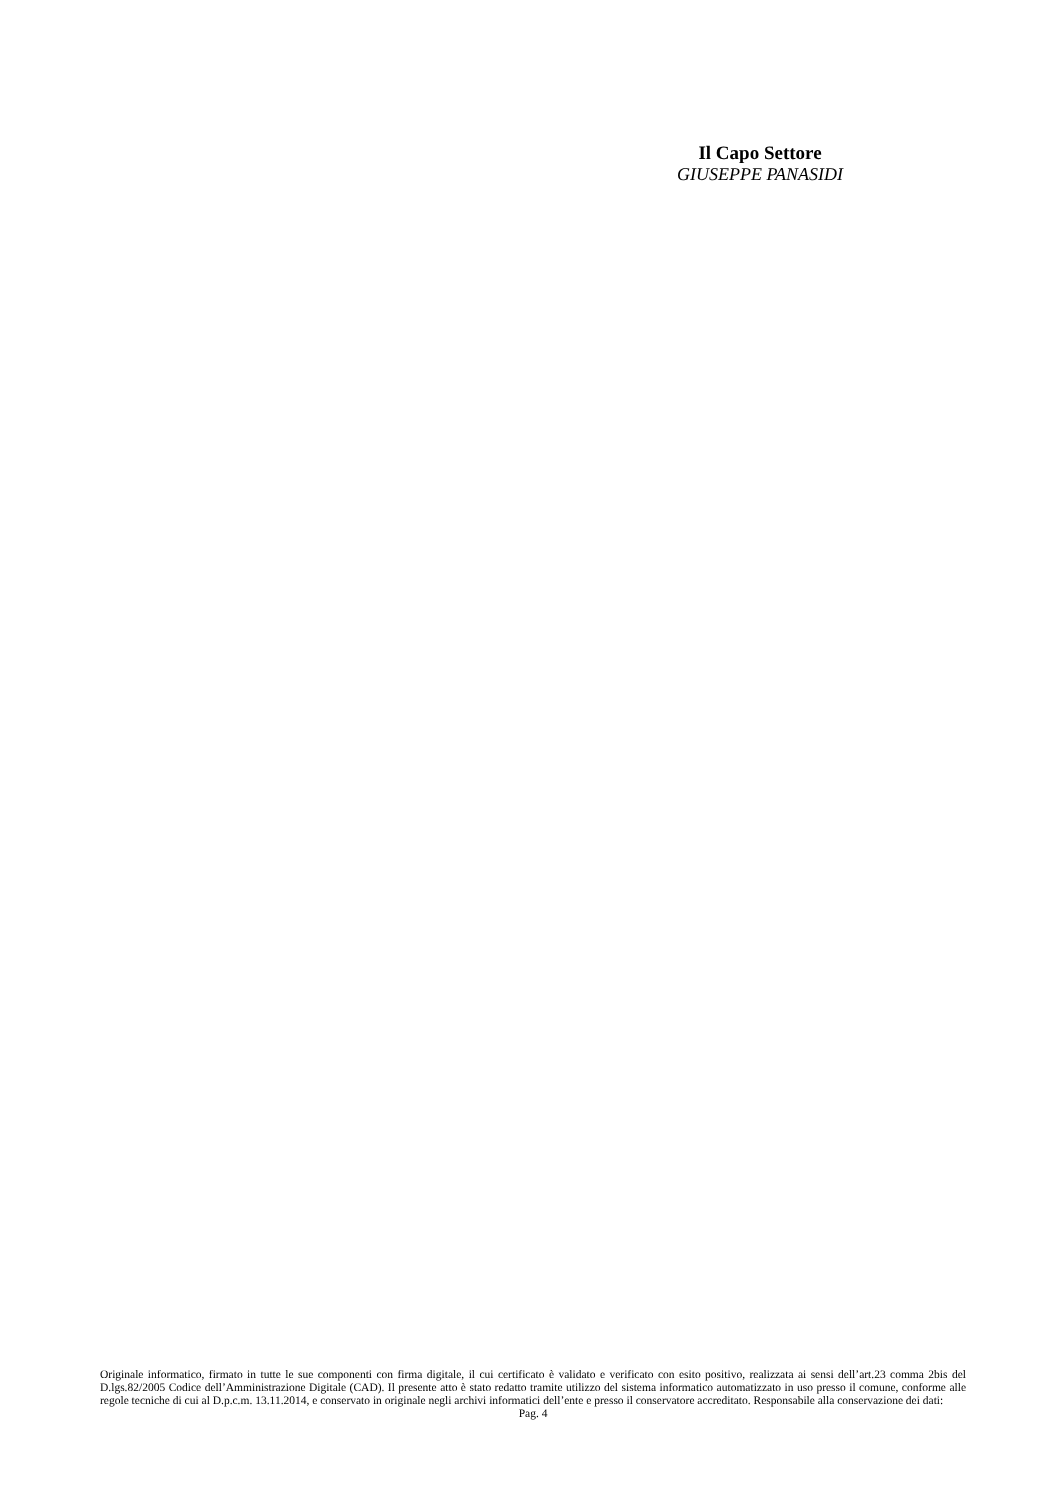Il Capo Settore
GIUSEPPE PANASIDI
Originale informatico, firmato in tutte le sue componenti con firma digitale, il cui certificato è validato e verificato con esito positivo, realizzata ai sensi dell’art.23 comma 2bis del D.lgs.82/2005 Codice dell’Amministrazione Digitale (CAD). Il presente atto è stato redatto tramite utilizzo del sistema informatico automatizzato in uso presso il comune, conforme alle regole tecniche di cui al D.p.c.m. 13.11.2014, e conservato in originale negli archivi informatici dell’ente e presso il conservatore accreditato. Responsabile alla conservazione dei dati:
Pag. 4